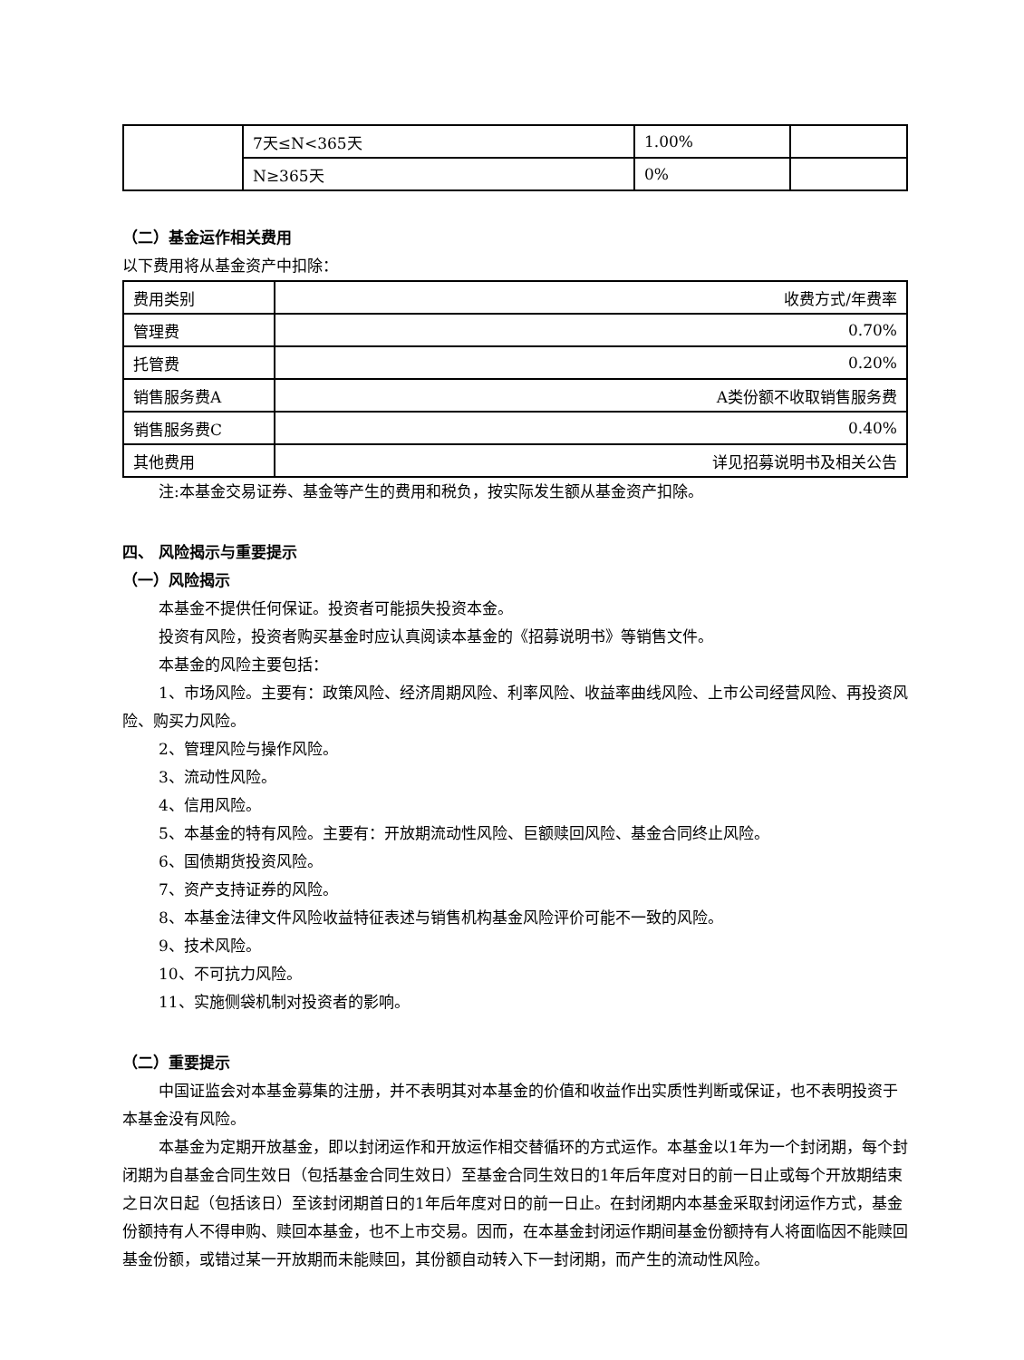| | 7天≤N<365天 | 1.00% | |
| | N≥365天 | 0% | |
（二）基金运作相关费用
以下费用将从基金资产中扣除：
| 费用类别 | 收费方式/年费率 |
| 管理费 | 0.70% |
| 托管费 | 0.20% |
| 销售服务费A | A类份额不收取销售服务费 |
| 销售服务费C | 0.40% |
| 其他费用 | 详见招募说明书及相关公告 |
注:本基金交易证券、基金等产生的费用和税负，按实际发生额从基金资产扣除。
四、 风险揭示与重要提示
（一）风险揭示
本基金不提供任何保证。投资者可能损失投资本金。
投资有风险，投资者购买基金时应认真阅读本基金的《招募说明书》等销售文件。
本基金的风险主要包括：
1、市场风险。主要有：政策风险、经济周期风险、利率风险、收益率曲线风险、上市公司经营风险、再投资风险、购买力风险。
2、管理风险与操作风险。
3、流动性风险。
4、信用风险。
5、本基金的特有风险。主要有：开放期流动性风险、巨额赎回风险、基金合同终止风险。
6、国债期货投资风险。
7、资产支持证券的风险。
8、本基金法律文件风险收益特征表述与销售机构基金风险评价可能不一致的风险。
9、技术风险。
10、不可抗力风险。
11、实施侧袋机制对投资者的影响。
（二）重要提示
中国证监会对本基金募集的注册，并不表明其对本基金的价值和收益作出实质性判断或保证，也不表明投资于本基金没有风险。
本基金为定期开放基金，即以封闭运作和开放运作相交替循环的方式运作。本基金以1年为一个封闭期，每个封闭期为自基金合同生效日（包括基金合同生效日）至基金合同生效日的1年后年度对日的前一日止或每个开放期结束之日次日起（包括该日）至该封闭期首日的1年后年度对日的前一日止。在封闭期内本基金采取封闭运作方式，基金份额持有人不得申购、赎回本基金，也不上市交易。因而，在本基金封闭运作期间基金份额持有人将面临因不能赎回基金份额，或错过某一开放期而未能赎回，其份额自动转入下一封闭期，而产生的流动性风险。